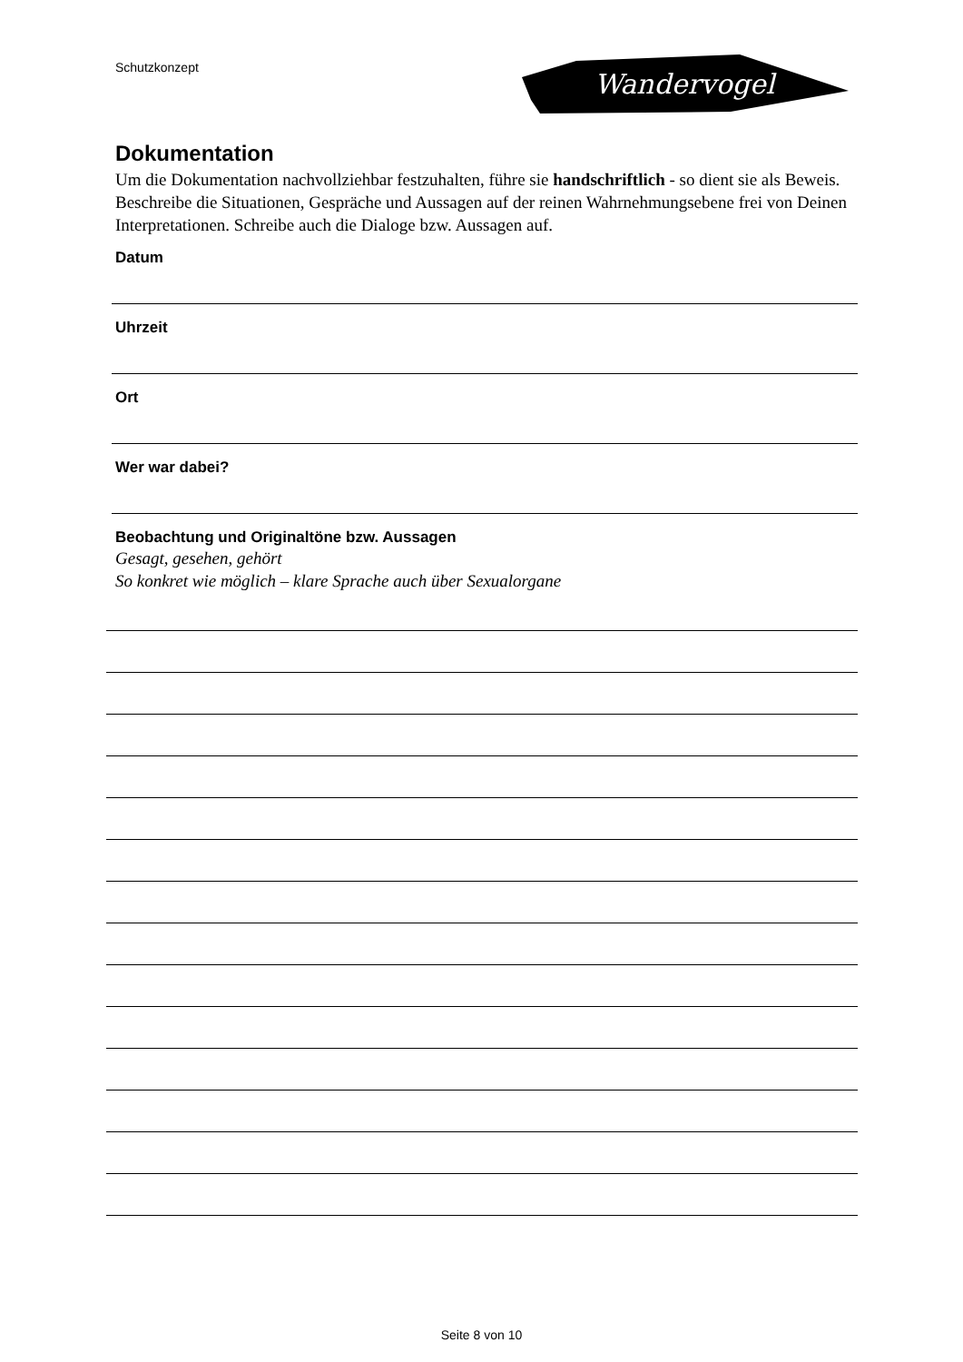Schutzkonzept
Wandervogel
Dokumentation
Um die Dokumentation nachvollziehbar festzuhalten, führe sie handschriftlich - so dient sie als Beweis. Beschreibe die Situationen, Gespräche und Aussagen auf der reinen Wahrnehmungsebene frei von Deinen Interpretationen. Schreibe auch die Dialoge bzw. Aussagen auf.
Datum
Uhrzeit
Ort
Wer war dabei?
Beobachtung und Originaltöne bzw. Aussagen
Gesagt, gesehen, gehört
So konkret wie möglich – klare Sprache auch über Sexualorgane
Seite 8 von 10